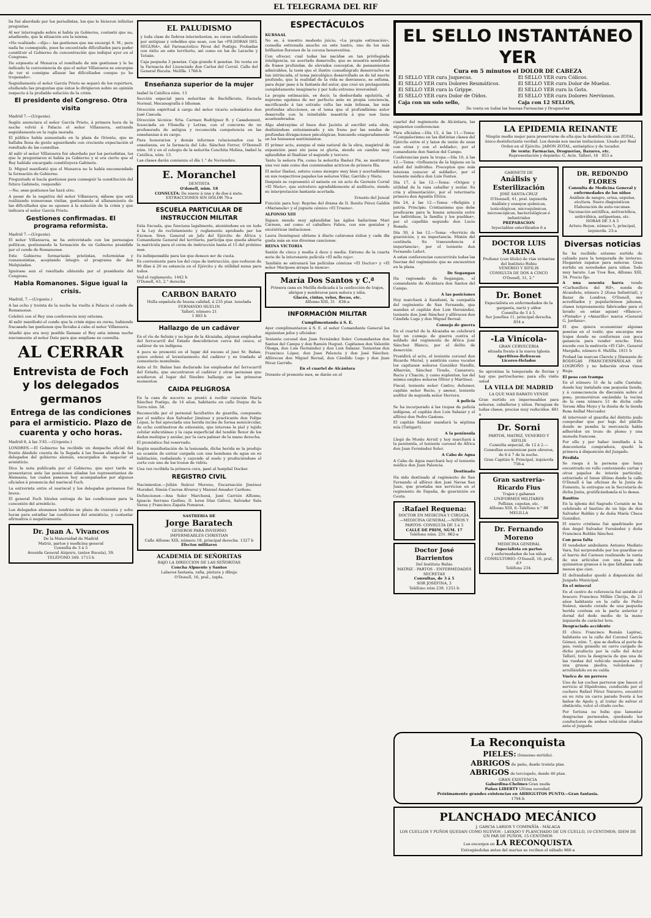EL TELEGRAMA DEL RIF
lia fué abordado por los periodistas, los que le hicieron infinitas preguntas.
Al ser interrogado sobre si había ya Gobierno, contestó que no, añadiendo, que la situación era la misma.
«He realizado —dijo— las gestiones que me encargó S. M.; pero nada he conseguido, pues he encontrado dificultades para poder constituir el Gobierno de concentración que indiqué ayer en el Congreso.
He expuesto al Monarca el resultado de mis gestiones y le he indicado la conveniencia de que el señor Villanueva se encargue de ver si consigue allanar las dificultades conque yo he tropezado».
Seguidamente el señor García Prieto se separó de los repórters, eludiendo las preguntas que éstos le dirigieron sobre su opinión respecto á la probable solución de la crisis.
El presidente del Congreso. Otra visita
Madrid 7.—(Urgente).
Según anunciara el señor García Prieto, á primera hora de la noche volvió á Palacio el señor Villanueva, entrando seguidamente en la regia morada.
El público había aumentado en la plaza de Oriente, que se hallaba llena de gente aguardando con creciente expectación el resultado de las consultas.
Al salir el señor Villanueva fué abordado por los periodistas, los que le preguntaron si había ya Gobierno y si era cierto que el Rey habíale encargado constituyera Gabinete.
D. Miguel manifestó que el Monarca no le había encomendado la formación de Gobierno.
Preguntado si hacía gestiones para conseguir la constitución del futuro Gabinete, respondió:
—No; esas gestiones las hará otro.
A pesar de la negativa del señor Villanueva, sábese que está realizando numerosas visitas, gestionando el allanamiento de las dificultades que se oponen á la solución de la crisis y que indicara el señor García Prieto.
Gestiones confirmadas. El programa reformista.
Madrid 7.—(Urgente).
El señor Villanueva, se ha entrevistado con los personajes políticos, gestionando la formación de un Gobierno presidido por el conde de Romanones.
Este Gobierno formaríanlo prietistas, reformistas y romanonistas, aceptando íntegro el programa de don Melquiades.
Ignórase aun el resultado obtenido por el presidente del Congreso.
Habla Romanones. Sigue igual la crisis.
Madrid, 7.—(Urgente.)
A las ocho y treinta de la noche ha vuelto á Palacio el conde de Romanones.
Celebró con el Rey una conferencia muy extensa.
Al salir manifestó el conde que la crisis sigue su curso, habiendo fracasado las gestiones que llevaba á cabo el señor Villanueva.
Añadió que era muy posible llamase el Rey esta misma noche nuevamente al señor Dato para que ampliase su consulta.
AL CERRAR
Entrevista de Foch y los delegados germanos
Entrega de las condiciones para el armisticio. Plazo de cuarenta y ocho horas.
Madrid 8, á las 3'45.—(Urgente.)
LONDRES.—El Gobierno ha recibido un despacho oficial del frente dándole cuenta de la llegada á las líneas aliadas de los delegados del gobierno alemán, encargados de negociar el armisticio.
Dice la nota publicada por el Gobierno, que ayer tarde se presentaron ante las posiciones aliadas los representantes de Alemania, los cuales pasaron hoy acompañados por algunos oficiales á presencia del mariscal Foch.
La entrevista entre el mariscal y los delegados germanos fué breve.
El general Foch hízoles entrega de las condiciones para la concesión del armisticio.
Los delegados alemanes tendrán un plazo de cuarenta y ocho horas para estudiar las condiciones del armisticio, y contestar afirmativa ó negativamente.
Dr. Juan A. Vivancos
De la Maternidad de Madrid
Matriz, partos y medicina general
Consulta de 3 á 5
Avenida General Aizpuru, (antes Buceta), 39.
TELÉFONO 349. 1715 b
EL PALUDISMO
y toda clase de fiebres intermitentes, se curan radicalmente por antiguas y rebeldes que sean, con las «PILDORAS DEL SEGURA», del Farmacéutico Pérez del Postigo. Probadas con éxito en este territorio, así como en los de Larache y Tetuán.
Caja pequeña 3 pesetas. Caja grande 6 pesetas. De venta en la Farmacia del Licenciado don Carlos del Corral. Calle del General Buceta. Melilla. 1766-b
Enseñanza superior de la mujer
Isabel la Católica núm. 13
Sección especial para señoritas de Bachillerato, Escuela Normal, Mecanografía é Idiomas.
Dirección espiritual á cargo del señor vicario eclesiástico don José Cascola.
Dirección técnica: Srta. Carmen Rodríguez R. y Casademunt, licenciada en Filosofía y Letras, con el concurso de un profesorado de antigua y reconocida competencia en las enseñanzas á su cargo.
Para honorarios y demás informes relacionados con la enseñanza, en la farmacia del Ldo. Sánchez Ferrer, O'Donnell núm. 16 y en el colegio de la señorita Conchita Molina, Isabel la Católica, núm. 13.
Las clases darán comienzo el día 1.° de Noviembre.
E. Moranchel
DENTISTA
O'donell, núm. 18
CONSULTA: De nueve á una y de dos á siete.
EXTRACCIONES SIN DOLOR 79-a
ESCUELA PARTICULAR DE INSTRUCCION MILITAR
Esta Escuela, que funciona legalmente, ateniéndose en un todo á la Ley de reclutamiento y reglamento aprobado por los Excmos. Sres. General en Jefe del Ejército de África y Comandante General del territorio, participa que queda abierta la matrícula para el curso de instrucción hasta el 15 del próximo mes.
Es indispensable para los que deseen ser de cuota.
Es conveniente para los del cupo de instrucción, que reducen de 90 días á 20 su estancia en el Ejército y de utilidad suma para todos.
Ved el reglamento. 1442 b
O'Donell, 43, 2.° derecha
CARBON BARATO
Hulla española de buena calidad, á 235 ptas. tonelada
FERNANDO HUELIN
Tallaví, número 21
1 803 b
Hallazgo de un cadáver
En el río de Seluán y no lejos de la Alcazaba, algunos empleados del ferrocarril del Estado descubrieron cerca del cauce, el cadáver de un indígena.
A poco se presentó en el lugar del suceso el juez Sr. Bañas, quien ordenó el levantamiento del cadáver y su traslado al cementerio musulmán.
Ante el Sr. Bañas han declarado los empleados del ferrocarril del Estado, que encontraron el cadáver y otras personas que acudieron al lugar del fúnebre hallazgo en los primeros momentos.
CAIDA PELIGROSA
En la casa de socorro se prestó á recibir curación María Sánchez Postigo, de 14 años, habitante en calle Duque de la Torre núm. 58.
Reconocida por el personal facultativo de guardia, compuesto por el médico don Salvador Jiménez y practicante don Felipe López, le fué apreciada una herida incisa de forma semicircular, de ocho centímetros de extensión, que interesa la piel y tejido celular subcutáneo y la capa superficial del tendón flexor de los dedos meñique y anular, por la cara palmar de la mano derecha.
El pronóstico fué reservado.
Según manifestación de la lesionada, dicha herida se la produjo en ocasión de entrar cargada con una bombona de agua en su habitación, resbalando y cayendo al suelo y produciéndose el corte con uno de los trozos de vidrio.
Una vez recibida la primera cura, pasó al hospital Docker.
REGISTRO CIVIL
Nacimientos.—Julián Suárez Moreno, Encarnación Jiménez Morabel, Simón Cuevas Alvarez y Manuel Amador Cardoso.
Defunciones.—Ana Soler Marchená, José Carrión Alfonso, Ignacio Serrano Godino, D. lores Díaz Gálvez, Salvador Sala Varea y Francisco Zapata Pomares.
SASTRERIA DE
Jorge Baratech
GENEROS PARA INVIERNO
IMPERMEABLES CHRISTIAN
Calle Alfonso XIII, número 18, principal derecha. 1327 b
Efectos militares
ACADEMIA DE SEÑORITAS
BAJO LA DIRECCION DE LAS SEÑORITAS
Concha Alpuente y Santos
Labores fantasía, rafia, pintura y dibujo
O'Donell, 16, pral., izqda.
ESPECTÁCULOS
KURSAAL
No es, á nuestro modesto juicio, «La propia estimación», comedia estrenada anoche en este teatro, uno de los más brillantes florones de la corona benaventina.
Con ofrecer, cual todas las nacidas en tan privilegiada inteligencia, un acertado desarrollo, que se muestra sembrado de frases profundas, de elevados conceptos, de pensamientos admirables, la tesis que el ilustre comediógrafo desenvuelve es tan intrincada, el tema psicológico desarrollado es de tal suerte profundo, que la realidad de la vida se desvanece, se esfuma, para dejar paso á la fantasía del autor, que creó un protagonista completamente imaginario y por todo extremo inverosímil.
La propia estimación, es decir, la desbordada egolatría, el supremo egoísmo de ser perfecto ante su propia conciencia, sacrificando á tan extraño culto las más íntimas, las más profundas afecciones, es el tema que el profundísimo autor desarrolla con la inimitable maestría á que nos tiene acostumbrados.
Algo abstrayóse el buen don Jacinto al escribir esta obra, deslizándose entusiasmado y sin freno por las sendas de profundas divagaciones psicológicas, buscando exageradamente en los humanos sentimientos.
El primer acto, aunque el más natural de la obra, magistral de exposición pasó sin pena ni gloria, siendo en cambio muy aplaudidos al finalizar el segundo y tercero.
Tanto la señora Pis, como la señorita Ibañez Pis, se mostraron una vez más como dos consumadas actrices de primera fila.
El señor Ibañez, estuvo como siempre muy bien y acertadísimos en sus respectivos papeles los señores Vilar, Garrido y Nieto.
Después se representó el sainete en un acto de Germán Corral «El Nieto», que entretuvo agradablemente al auditorio, siendo su interpretación bastante acertada.
Ernesto del Juncal
Función para hoy: Reprise del drama de D. Benito Pérez Galdós «Marianela» y el juguete cómico «El Trueno».
ALFONSO XIII
Siguen siendo muy aplaudidas las ágiles bailarinas Mari Carmen, así como el caballero Fabra, con sus geniales y excéntricas imitaciones.
Laura Domínguez obtiene á diario calurosos éxitos y cada día gusta más en sus diversas canciones.
REINA VICTORIA
Sesión de cinco y media á doce y media. Estreno de la cuarta serie de la interesante película «El sello rojo».
También se estrenará las películas cómicas «El Doctor» y «El señor Mariposa atrapa la mosca».
María Dos Santos y C.ª
Primera casa en Melilla dedicada á la confección de trajes, abrigos y sombreros para señora y niña.
Glacés, cintas, velos, flecos, etc.
Alfonso XIII, 31 836-a
INFORMACIÓN MILITAR
Cumplimentando á S. E.
Ayer cumplimentaron á S. E. el señor Comandante General los siguientes jefes y oficiales:
Teniente coronel don Juan Fernández Soler. Comandantes don Santos del Campo y don Ramón Hoguet. Capitanes don Valentín Olesga, don Luis Hernández y don Luis Salazar. Tenientes don Francisco López, don Juan Palencia y don José Sánchez. Alféreces don Miguel Bernal, don Cándido Lugo y don Juan Pérez Garrido.
En el cuartel de Alcántara
Durante el presente mes, se darán en el
EL SELLO INSTANTÁNEO YER
Cura en 5 minutos el DOLOR DE CABEZA
El SELLO YER cura Jaquecas.
El SELLO YER cura Dolores Reumáticos.
El SELLO YER cura la Grippe.
El SELLO YER cura Dolor de Oídos.
Caja con un solo sello,
El SELLO YER cura Cólicos.
El SELLO YER cura Dolor de Muelas.
El SELLO YER cura la Gota.
El SELLO YER cura Dolores Nerviosos.
Caja con 12 SELLOS,
De venta en todas las buenas Farmacias y Droguerías
cuartel del regimiento de Alcántara, las siguientes conferencias:
Para oficiales.—Día 15, á las 11.—Tema: «Compañerismo en las distintas clases del Ejército entre sí y lazos de unión de unas con otras y con el soldado», por el comandante don Santos del Campo.
Conferencias para la tropa.—Día 10, á las 12.—Tema: «Influencia de la higiene en la salud del individuo. Preceptos que más interesa conocer al soldado», por el teniente médico don Luis Fontes.
Día 17, á las 12.—Tema: «Origen y utilidad de la raza caballar y mular. Su cría y alimentación», por el veterinario primero don Agustín Elvira.
Día 24, á las 12.—Tema: «Religión y patria. Principio. Cristianismo que debe predicarse para la buena armonía entre los individuos, la familia y los pueblos», por el capellán segundo don Lucio Rosado.
Día 30, á las 12.—Tema: «Servicio de guarnición, y su importancia. Misión del centinela. Su trascendencia é importancia», por el teniente don Fernando Lafort.
A estas conferencias concurrirán todas las fuerzas del regimiento que se encuentren en la plaza.
De Segangan
Ha regresado de Segangan, el comandante de Alcántara don Santos del Campo.
A las posiciones
Hoy marchará á Kandussi, la compañía del regimiento de San Fernando, que mandan el capitán don Luis Hernández, teniente don José Sánchez y alféreces don Cándido Lugo y don Miguel Bernal.
Consejo de guerra
En el cuartel de la Alcazaba se celebrará hoy un consejo de guerra contra el soldado del regimiento de África José Sánchez Blanco, por el delito de deserción.
Presidirá el acto, el teniente coronel don Ricardo Muriel, y asistirán como vocales los capitanes señores González Nandín, Albarrán, Sánchez Tirado, Camarero, Recio y Chacón, y como suplentes, los del mismo empleo señores Oliver y Martínez.
Fiscal, teniente señor Castro; defensor, capitán señor Recio, y asesor, teniente auditor de segunda señor Herrera.
A policía
Se ha incorporado á las tropas de policía indígena, el capitán don Luis Salazar y el alférez don Pedro Gasioso.
El capitán Salazar mandará la séptima mía (Tistigart).
A la península
Llegó de Monte Arruit y hoy marchará á la península, el teniente coronel de África don Juan Fernández Soler.
A Cabo de Agua
A Cabo de Agua marchará hoy el teniente médico don Juan Palencia.
Destinado
Ha sido destinado al regimiento de San Fernando el alférez don José Navas San Juan, que prestaba sus servicios en el regimiento de España, de guarnición en Ceuta.
:Rafael Requena:
DOCTOR EN MEDICINA Y CIRUGIA.—MEDICINA GENERAL.—NIÑOS Y PARTOS: CONSULTA DE 3 á 5
CALLE DE PRIM, NÚM. 17
Teléfono núm. 231. 862-a
Doctor José Barrientos
Del Instituto Rubio
MATRIZ - PARTOS - ENFERMEDADES SECRETAS
Consultas, de 3 á 5
SOR JOSEFINA, 3
Teléfono núm 238. 1251-b
LA EPIDEMIA REINANTE
Ningún medio mejor para preservarse de ella que la desinfección con ZOTAL, único desinfectante verdad. Los demás son meras imitaciones. Usado por Real Orden en el Ejército. JABON ZOTAL, antiséptico y de tocador.
De venta: Farmacias, Droguerías, Bazares, etc.
Representación y depósito: G. Acin. Tallaví, 16 853 a
GABINETE DE
Análisis y Esterilización
JOSÉ SANTA-CRUZ
O'Donnell, 41, pral. izquierda
Análisis y ensayos químicos, toxicológicos, microquímicos, microscópicos, bacteriológicos é industriales
PREPARACION
Inyectables esterilizados 6 a
DOCTOR LUIS MARINA
Profesor (con título) de vías urinarias del Instituto Rubio
VENEREO Y SIFILIS
CONSULTA DE DOS A CINCO
O'Donell, 31, 2.°
Dr. Bonet
Especialista en enfermedades de la garganta, nariz y oídos
Consulta de 3 á 5.
Sor Josefina 11, principal derecha. 834 a
-La Vinícola-
GRAN CERVECERIA
situada frente á la nueva Iglesia
Aperitivos-Refrescos
Licores-Helados
Se aproxima la temporada de lluvias y hay que pertrecharse; para ello visite usted
LA VILLA DE MADRID
LA QUE MAS BARATO VENDE
Gran surtido en impermeables para señoras, caballeros y niños. Paraguas de todas clases, precios muy reducidos. 681 a
Dr. Sorni
PARTOS, MATRIZ, VENEREO Y SIFILIS
Consulta especial, de 12 á 2.—Consultas económicas para obreros, de 6 á 7 de la noche.
Gran Capitán 9. Principal, izquierda 756-a
Gran sastrería-Ricardo Fius
Trajes y gabanes
UNIFORMES MILITARES
Pellizas, capotas, etc.
Alfonso XIII, 6.-Teléfono n.° 88
MELILLA
Dr. Fernando Moreno
MEDICINA GENERAL
Especialista en partos
y enfermedades de los niños
CONSULTORIO: O'Donell, 16, pral, d.ª
Teléfono 234.
DR. REDONDO FLORES
Consulta de Medicina General y enfermedades de los niños
Análisis de sangre, orina, esputos, etcétera. Suero diagnósticos. Elaboración de auto-vacunas. Vacunación antitífica, antivariólica, antirrábica, antipestosa, etc.
HORAS DE 3 A 5
Arturo Reyes, número 5, principal, izquierda. 23-a
Diversas noticias
Se ha recibido extenso surtido de calzado para la temporada de invierno. Elegantes zapatos para señoras. Gran surtido en novedades para niños. Todo muy barato. Las Tres Bes, Alfonso XIII, 34. Precio fijo.
A una sesenta barra vende «Carbonífera del Rif», sonda de Alcaudete, número 2 (Zona Industrial), y Bazar de Londres, O'Donell, sus acreditados y popularísimos jabones, clases (expresamente fabricadas para el lavado en estas aguas) «Blanco», «Pintado» y «Amarillo» marca «General G. Jordana».
El que quiera economizar algunas pesetas en el vestir, que encargue sus trajes donde se conforman con poca ganancia para vender mucho. Esto sucede con la sastrería «El Cid», General Margallo, número 6. Melilla. 1811 b
Probad las marcas Clarete y Diamante de BODEGAS FRANCOESPAÑOLAS DE LOGROÑO y no beberéis otros vinos Rioja.
El peso con trampa
En el número 51 de la calle Castelar, donde hay instalada una pequeña tienda, y á consecuencia de discusión sobre el peso, promoviéron escándalo la vecina de la casa número 51 de dicha calle Teresa Alba Moyo y la dueña de la tienda Rosa Aníbal Mercader.
Al intervenir el guardia del distrito pudo comprobar que por bajo del platillo donde se pesaba la mercancía había adheridos un trozo de plomo y una moneda francesa.
Por ello y por haber insultado á la descontenta compradora, quedó la primera á disposición del Juzgado.
Pérdida
Se ruega á la persona que haya encontrado un rollo conteniendo cartas y otros papeles de interés particular, extraviado el lunes último desde la calle O'Donell á las oficinas de la Junta de Fomento, lo entregue en la Secretaría de dicha Junta, gratificándosela si lo desea.
Bautizo
En la iglesia del Sagrado Corazón se ha celebrado el bautizo de un hijo de don Salvador Roldán y de doña María Checa González.
El nuevo cristiano fué apadrinado por don Angel Salvador Fernández y doña Francisca Roldán Sánchez.
Con pesa falta
El vendedor ambulante Antonio Mediato Vara, fué sorprendido por los guardias en el barrio del Carmen realizando la venta de sus artículos con una pesa de quinientos gramos á la que faltaban nada menos que cien.
El defraudador quedó á disposición del Juzgado Municipal.
En el mineral
En el centro de referencia fué asistido el bracero Francisco Millán Clavijo, de 21 años habitante en la calle de Pedro Suárez, siendo curado de una pequeña herida contusa en la parte anterior y dorsal del dedo medio de la mano izquierda de carácter leve.
Desgraciado accidente
El chico Francisco Román Lapírac, habitante en la calle del Coronel García Gómez, núm. 7, que se dedica al porte de pan, venía guiando un carro cargado de dicho producto por la calle del Actor Tallaví, tuvo la desgracia de que una de las ruedas del vehículo montara sobre una gruesa piedra, volcándose y arrollándolo en su caída.
Vuelco de un perrero
Uno de los coches perreros que hacen el servicio al Hipódromo, conducido por el cochero Rafael Pérez Navarro, encontró en su ruta un carro parado frente á los baños de Apolo y, al tratar de salvar el obstáculo, volcó el citado coche.
Por fortuna no hubo que lamentar desgracias personales, quedando los conductores de ambos vehículos citados ante el juzgado.
La Reconquista
PIELES: (Inmenso surtido).
ABRIGOS de paño, desde treinta ptas.
ABRIGOS de terciopelo, desde 40 ptas.
GRAN EXISTENCIA
Gabardina-Chelmes Gran moda
Paños LIBERTY Ultima novedad.
Próximamente grandes existencias en ABRIGUITOS PUNTO.--Gran fantasía.
1794-b
PLANCHADO MECÁNICO
J. GARCIA LARIOS Y COMPAÑÍA - MÁLAGA
LOS CUELLOS Y PUÑOS QUEDAN COMO NUEVOS - LAVADO Y PLANCHADO DE UN CUELLO, 10 CENTIMOS; IDEM DE UN PAR DE PUÑOS, 15 CENTIMOS
Los encargos en LA RECONQUISTA
Entregándolas antes del martes se reciben el sábado 960-a